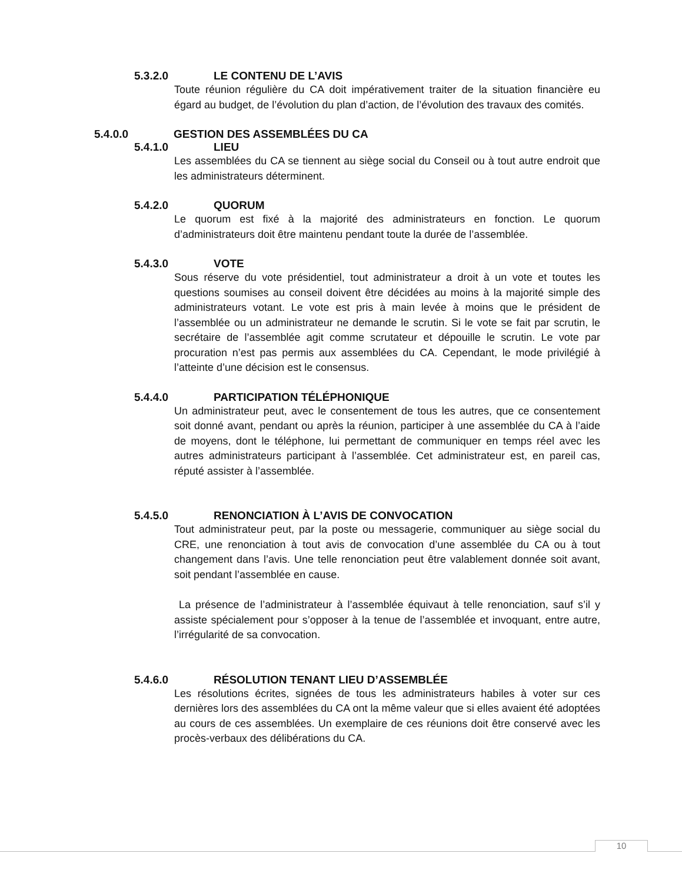5.3.2.0 LE CONTENU DE L’AVIS
Toute réunion régulière du CA doit impérativement traiter de la situation financière eu égard au budget, de l’évolution du plan d’action, de l’évolution des travaux des comités.
5.4.0.0 GESTION DES ASSEMBLÉES DU CA
5.4.1.0 LIEU
Les assemblées du CA se tiennent au siège social du Conseil ou à tout autre endroit que les administrateurs déterminent.
5.4.2.0 QUORUM
Le quorum est fixé à la majorité des administrateurs en fonction. Le quorum d’administrateurs doit être maintenu pendant toute la durée de l’assemblée.
5.4.3.0 VOTE
Sous réserve du vote présidentiel, tout administrateur a droit à un vote et toutes les questions soumises au conseil doivent être décidées au moins à la majorité simple des administrateurs votant. Le vote est pris à main levée à moins que le président de l’assemblée ou un administrateur ne demande le scrutin. Si le vote se fait par scrutin, le secrétaire de l’assemblée agit comme scrutateur et dépouille le scrutin. Le vote par procuration n’est pas permis aux assemblées du CA. Cependant, le mode privilégié à l’atteinte d’une décision est le consensus.
5.4.4.0 PARTICIPATION TÉLÉPHONIQUE
Un administrateur peut, avec le consentement de tous les autres, que ce consentement soit donné avant, pendant ou après la réunion, participer à une assemblée du CA à l’aide de moyens, dont le téléphone, lui permettant de communiquer en temps réel avec les autres administrateurs participant à l’assemblée. Cet administrateur est, en pareil cas, réputé assister à l’assemblée.
5.4.5.0 RENONCIATION À L’AVIS DE CONVOCATION
Tout administrateur peut, par la poste ou messagerie, communiquer au siège social du CRE, une renonciation à tout avis de convocation d’une assemblée du CA ou à tout changement dans l’avis. Une telle renonciation peut être valablement donnée soit avant, soit pendant l’assemblée en cause.
La présence de l’administrateur à l’assemblée équivaut à telle renonciation, sauf s’il y assiste spécialement pour s’opposer à la tenue de l’assemblée et invoquant, entre autre, l’irrégularité de sa convocation.
5.4.6.0 RÉSOLUTION TENANT LIEU D’ASSEMBLÉE
Les résolutions écrites, signées de tous les administrateurs habiles à voter sur ces dernières lors des assemblées du CA ont la même valeur que si elles avaient été adoptées au cours de ces assemblées. Un exemplaire de ces réunions doit être conservé avec les procès-verbaux des délibérations du CA.
10